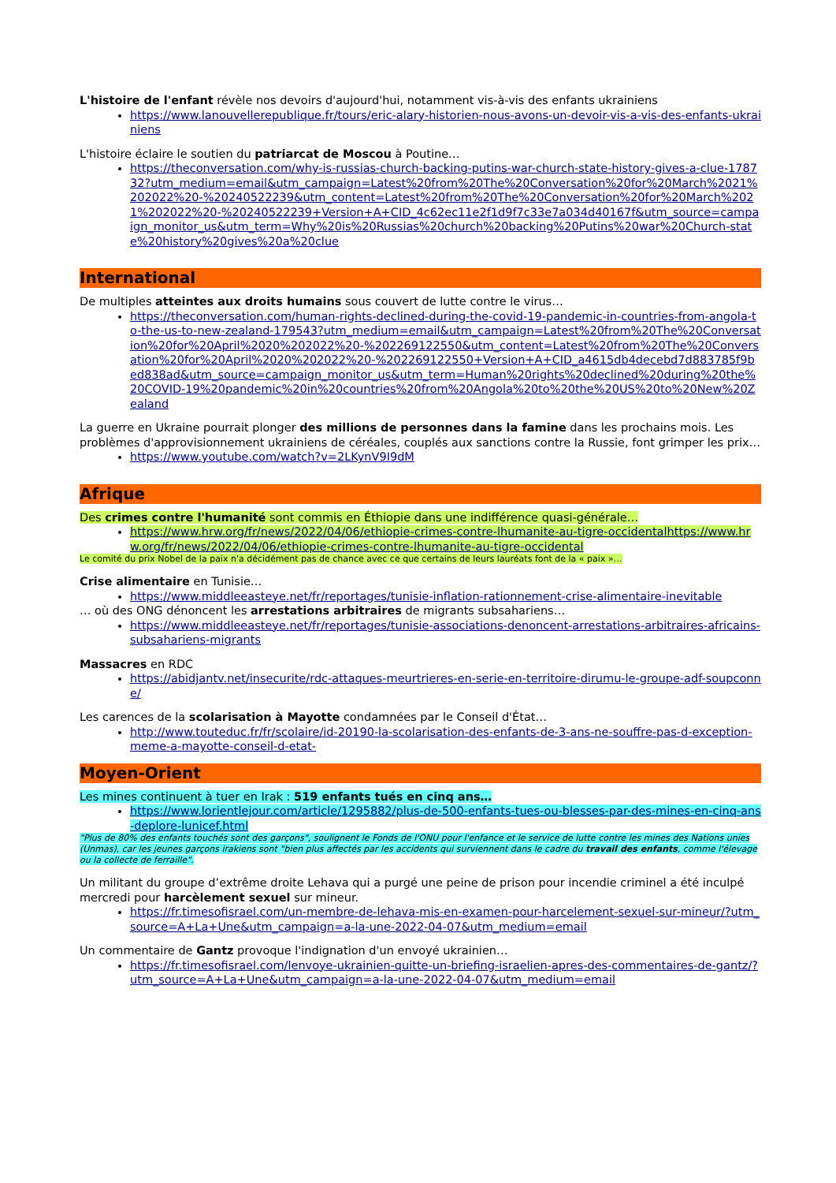L'histoire de l'enfant révèle nos devoirs d'aujourd'hui, notamment vis-à-vis des enfants ukrainiens
https://www.lanouvellerepublique.fr/tours/eric-alary-historien-nous-avons-un-devoir-vis-a-vis-des-enfants-ukrainiens
L'histoire éclaire le soutien du patriarcat de Moscou à Poutine…
https://theconversation.com/why-is-russias-church-backing-putins-war-church-state-history-gives-a-clue-178732?utm_medium=email&utm_campaign=Latest%20from%20The%20Conversation%20for%20March%2021%202022%20-%20240522239&utm_content=Latest%20from%20The%20Conversation%20for%20March%2021%202022%20-%20240522239+Version+A+CID_4c62ec11e2f1d9f7c33e7a034d40167f&utm_source=campaign_monitor_us&utm_term=Why%20is%20Russias%20church%20backing%20Putins%20war%20Church-state%20history%20gives%20a%20clue
International
De multiples atteintes aux droits humains sous couvert de lutte contre le virus…
https://theconversation.com/human-rights-declined-during-the-covid-19-pandemic-in-countries-from-angola-to-the-us-to-new-zealand-179543?utm_medium=email&utm_campaign=Latest%20from%20The%20Conversation%20for%20April%2020%202022%20-%202269122550&utm_content=Latest%20from%20The%20Conversation%20for%20April%2020%202022%20-%202269122550+Version+A+CID_a4615db4decebd7d883785f9bed838ad&utm_source=campaign_monitor_us&utm_term=Human%20rights%20declined%20during%20the%20COVID-19%20pandemic%20in%20countries%20from%20Angola%20to%20the%20US%20to%20New%20Zealand
La guerre en Ukraine pourrait plonger des millions de personnes dans la famine dans les prochains mois. Les problèmes d'approvisionnement ukrainiens de céréales, couplés aux sanctions contre la Russie, font grimper les prix…
https://www.youtube.com/watch?v=2LKynV9I9dM
Afrique
Des crimes contre l'humanité sont commis en Éthiopie dans une indifférence quasi-générale…
https://www.hrw.org/fr/news/2022/04/06/ethiopie-crimes-contre-lhumanite-au-tigre-occidentalhttps://www.hrw.org/fr/news/2022/04/06/ethiopie-crimes-contre-lhumanite-au-tigre-occidental
Le comité du prix Nobel de la paix n'a décidément pas de chance avec ce que certains de leurs lauréats font de la « paix »…
Crise alimentaire en Tunisie…
https://www.middleeasteye.net/fr/reportages/tunisie-inflation-rationnement-crise-alimentaire-inevitable
… où des ONG dénoncent les arrestations arbitraires de migrants subsahariens…
https://www.middleeasteye.net/fr/reportages/tunisie-associations-denoncent-arrestations-arbitraires-africains-subsahariens-migrants
Massacres en RDC
https://abidjantv.net/insecurite/rdc-attaques-meurtrieres-en-serie-en-territoire-dirumu-le-groupe-adf-soupconne/
Les carences de la scolarisation à Mayotte condamnées par le Conseil d'État…
http://www.touteduc.fr/fr/scolaire/id-20190-la-scolarisation-des-enfants-de-3-ans-ne-souffre-pas-d-exception-meme-a-mayotte-conseil-d-etat-
Moyen-Orient
Les mines continuent à tuer en Irak : 519 enfants tués en cinq ans…
https://www.lorientlejour.com/article/1295882/plus-de-500-enfants-tues-ou-blesses-par-des-mines-en-cinq-ans-deplore-lunicef.html
"Plus de 80% des enfants touchés sont des garçons", soulignent le Fonds de l'ONU pour l'enfance et le service de lutte contre les mines des Nations unies (Unmas), car les jeunes garçons irakiens sont "bien plus affectés par les accidents qui surviennent dans le cadre du travail des enfants, comme l'élevage ou la collecte de ferraille".
Un militant du groupe d’extrême droite Lehava qui a purgé une peine de prison pour incendie criminel a été inculpé mercredi pour harcèlement sexuel sur mineur.
https://fr.timesofisrael.com/un-membre-de-lehava-mis-en-examen-pour-harcelement-sexuel-sur-mineur/?utm_source=A+La+Une&utm_campaign=a-la-une-2022-04-07&utm_medium=email
Un commentaire de Gantz provoque l'indignation d'un envoyé ukrainien…
https://fr.timesofisrael.com/lenvoye-ukrainien-quitte-un-briefing-israelien-apres-des-commentaires-de-gantz/?utm_source=A+La+Une&utm_campaign=a-la-une-2022-04-07&utm_medium=email